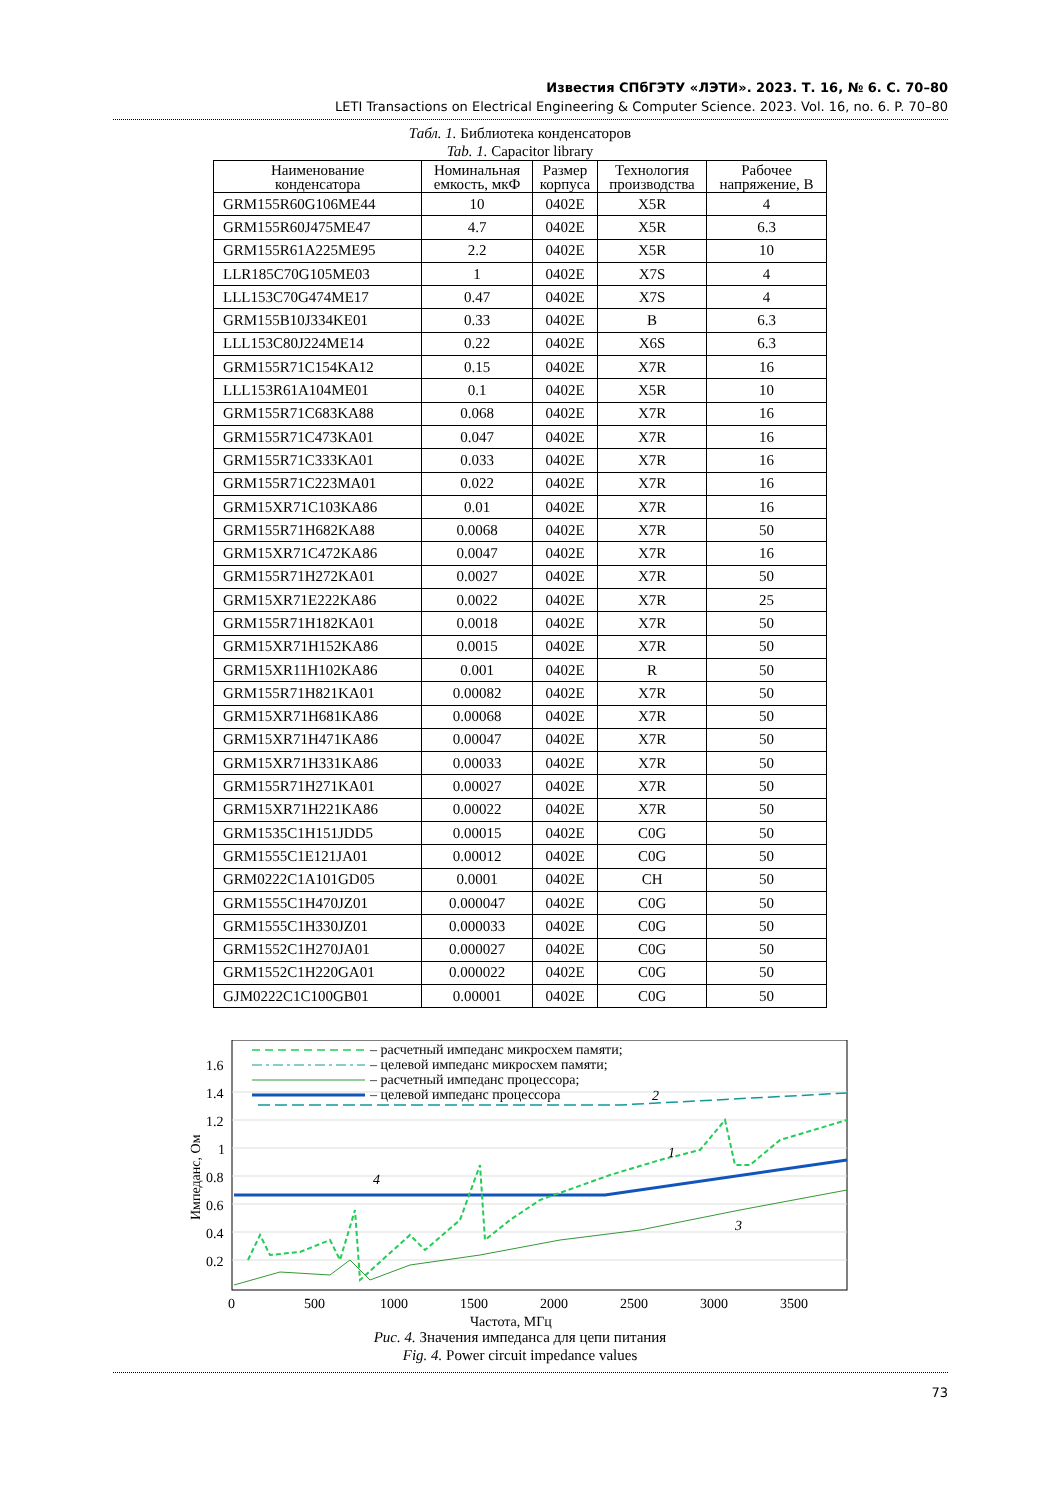Известия СПбГЭТУ «ЛЭТИ». 2023. Т. 16, № 6. С. 70–80
LETI Transactions on Electrical Engineering & Computer Science. 2023. Vol. 16, no. 6. P. 70–80
Табл. 1. Библиотека конденсаторов
Tab. 1. Capacitor library
| Наименование конденсатора | Номинальная емкость, мкФ | Размер корпуса | Технология производства | Рабочее напряжение, В |
| --- | --- | --- | --- | --- |
| GRM155R60G106ME44 | 10 | 0402E | X5R | 4 |
| GRM155R60J475ME47 | 4.7 | 0402E | X5R | 6.3 |
| GRM155R61A225ME95 | 2.2 | 0402E | X5R | 10 |
| LLR185C70G105ME03 | 1 | 0402E | X7S | 4 |
| LLL153C70G474ME17 | 0.47 | 0402E | X7S | 4 |
| GRM155B10J334KE01 | 0.33 | 0402E | B | 6.3 |
| LLL153C80J224ME14 | 0.22 | 0402E | X6S | 6.3 |
| GRM155R71C154KA12 | 0.15 | 0402E | X7R | 16 |
| LLL153R61A104ME01 | 0.1 | 0402E | X5R | 10 |
| GRM155R71C683KA88 | 0.068 | 0402E | X7R | 16 |
| GRM155R71C473KA01 | 0.047 | 0402E | X7R | 16 |
| GRM155R71C333KA01 | 0.033 | 0402E | X7R | 16 |
| GRM155R71C223MA01 | 0.022 | 0402E | X7R | 16 |
| GRM15XR71C103KA86 | 0.01 | 0402E | X7R | 16 |
| GRM155R71H682KA88 | 0.0068 | 0402E | X7R | 50 |
| GRM15XR71C472KA86 | 0.0047 | 0402E | X7R | 16 |
| GRM155R71H272KA01 | 0.0027 | 0402E | X7R | 50 |
| GRM15XR71E222KA86 | 0.0022 | 0402E | X7R | 25 |
| GRM155R71H182KA01 | 0.0018 | 0402E | X7R | 50 |
| GRM15XR71H152KA86 | 0.0015 | 0402E | X7R | 50 |
| GRM15XR11H102KA86 | 0.001 | 0402E | R | 50 |
| GRM155R71H821KA01 | 0.00082 | 0402E | X7R | 50 |
| GRM15XR71H681KA86 | 0.00068 | 0402E | X7R | 50 |
| GRM15XR71H471KA86 | 0.00047 | 0402E | X7R | 50 |
| GRM15XR71H331KA86 | 0.00033 | 0402E | X7R | 50 |
| GRM155R71H271KA01 | 0.00027 | 0402E | X7R | 50 |
| GRM15XR71H221KA86 | 0.00022 | 0402E | X7R | 50 |
| GRM1535C1H151JDD5 | 0.00015 | 0402E | C0G | 50 |
| GRM1555C1E121JA01 | 0.00012 | 0402E | C0G | 50 |
| GRM0222C1A101GD05 | 0.0001 | 0402E | CH | 50 |
| GRM1555C1H470JZ01 | 0.000047 | 0402E | C0G | 50 |
| GRM1555C1H330JZ01 | 0.000033 | 0402E | C0G | 50 |
| GRM1552C1H270JA01 | 0.000027 | 0402E | C0G | 50 |
| GRM1552C1H220GA01 | 0.000022 | 0402E | C0G | 50 |
| GJM0222C1C100GB01 | 0.00001 | 0402E | C0G | 50 |
0.2
0.4
0.6
0.8
1
1.2
1.4
1.6
0
500
1000
1500
2000
2500
3000
3500
Частота, МГц
Импеданс, Ом
– расчетный импеданс микросхем памяти;
– целевой импеданс микросхем памяти;
– расчетный импеданс процессора;
– целевой импеданс процессора
2
1
3
4
Рис. 4. Значения импеданса для цепи питания
Fig. 4. Power circuit impedance values
73